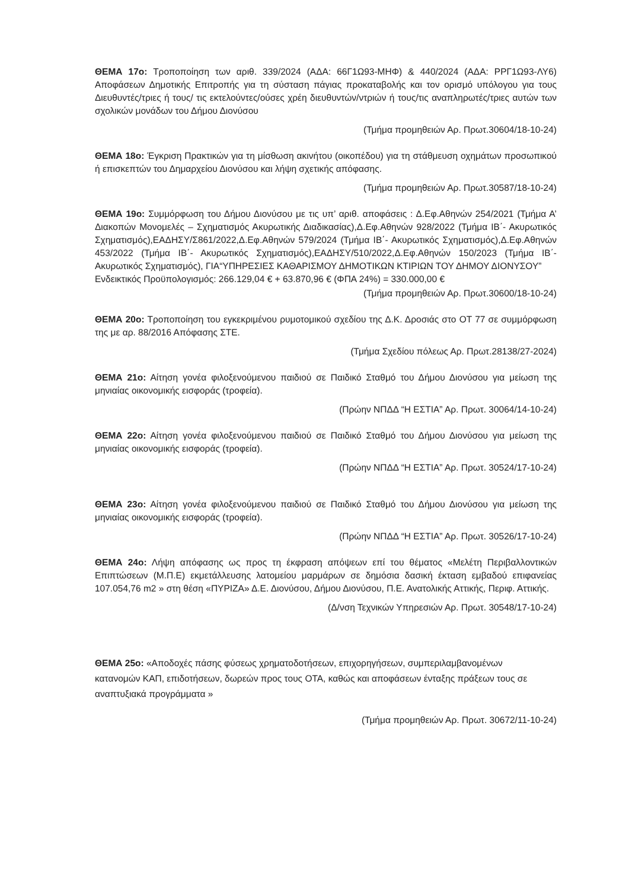ΘΕΜΑ 17ο: Τροποποίηση των αριθ. 339/2024 (ΑΔΑ: 66Γ1Ω93-ΜΗΦ) & 440/2024 (ΑΔΑ: ΡΡΓ1Ω93-ΛΥ6) Αποφάσεων Δημοτικής Επιτροπής για τη σύσταση πάγιας προκαταβολής και τον ορισμό υπόλογου για τους Διευθυντές/τριες ή τους/ τις εκτελούντες/ούσες χρέη διευθυντών/ντριών ή τους/τις αναπληρωτές/τριες αυτών των σχολικών μονάδων του Δήμου Διονύσου
(Τμήμα προμηθειών Αρ. Πρωτ.30604/18-10-24)
ΘΕΜΑ 18ο: Έγκριση Πρακτικών για τη μίσθωση ακινήτου (οικοπέδου) για τη στάθμευση οχημάτων προσωπικού ή επισκεπτών του Δημαρχείου Διονύσου και λήψη σχετικής απόφασης.
(Τμήμα προμηθειών Αρ. Πρωτ.30587/18-10-24)
ΘΕΜΑ 19ο: Συμμόρφωση του Δήμου Διονύσου με τις υπ’ αριθ. αποφάσεις : Δ.Εφ.Αθηνών 254/2021 (Τμήμα Α’ Διακοπών Μονομελές – Σχηματισμός Ακυρωτικής Διαδικασίας),Δ.Εφ.Αθηνών 928/2022 (Τμήμα ΙΒ΄- Ακυρωτικός Σχηματισμός),ΕΑΔΗΣΥ/Σ861/2022,Δ.Εφ.Αθηνών 579/2024 (Τμήμα ΙΒ΄- Ακυρωτικός Σχηματισμός),Δ.Εφ.Αθηνών 453/2022 (Τμήμα ΙΒ΄- Ακυρωτικός Σχηματισμός),ΕΑΔΗΣΥ/510/2022,Δ.Εφ.Αθηνών 150/2023 (Τμήμα ΙΒ΄- Ακυρωτικός Σχηματισμός), ΓΙΑ“ΥΠΗΡΕΣΙΕΣ ΚΑΘΑΡΙΣΜΟΥ ΔΗΜΟΤΙΚΩΝ ΚΤΙΡΙΩΝ ΤΟΥ ΔΗΜΟΥ ΔΙΟΝΥΣΟΥ”
Ενδεικτικός Προϋπολογισμός: 266.129,04 € + 63.870,96 € (ΦΠΑ 24%) = 330.000,00 €
(Τμήμα προμηθειών Αρ. Πρωτ.30600/18-10-24)
ΘΕΜΑ 20ο: Τροποποίηση του εγκεκριμένου ρυμοτομικού σχεδίου της Δ.Κ. Δροσιάς στο ΟΤ 77 σε συμμόρφωση της με αρ. 88/2016 Απόφασης ΣΤΕ.
(Τμήμα Σχεδίου πόλεως Αρ. Πρωτ.28138/27-2024)
ΘΕΜΑ 21ο: Αίτηση γονέα φιλοξενούμενου παιδιού σε Παιδικό Σταθμό του Δήμου Διονύσου για μείωση της μηνιαίας οικονομικής εισφοράς (τροφεία).
(Πρώην ΝΠΔΔ “Η ΕΣΤΙΑ” Αρ. Πρωτ. 30064/14-10-24)
ΘΕΜΑ 22ο: Αίτηση γονέα φιλοξενούμενου παιδιού σε Παιδικό Σταθμό του Δήμου Διονύσου για μείωση της μηνιαίας οικονομικής εισφοράς (τροφεία).
(Πρώην ΝΠΔΔ “Η ΕΣΤΙΑ” Αρ. Πρωτ. 30524/17-10-24)
ΘΕΜΑ 23ο: Αίτηση γονέα φιλοξενούμενου παιδιού σε Παιδικό Σταθμό του Δήμου Διονύσου για μείωση της μηνιαίας οικονομικής εισφοράς (τροφεία).
(Πρώην ΝΠΔΔ “Η ΕΣΤΙΑ” Αρ. Πρωτ. 30526/17-10-24)
ΘΕΜΑ 24ο: Λήψη απόφασης ως προς τη έκφραση απόψεων επί του θέματος «Μελέτη Περιβαλλοντικών Επιπτώσεων (Μ.Π.Ε) εκμετάλλευσης λατομείου μαρμάρων σε δημόσια δασική έκταση εμβαδού επιφανείας 107.054,76 m2 » στη θέση «ΠΥΡΙΖΑ» Δ.Ε. Διονύσου, Δήμου Διονύσου, Π.Ε. Ανατολικής Αττικής, Περιφ. Αττικής.
(Δ/νση Τεχνικών Υπηρεσιών Αρ. Πρωτ. 30548/17-10-24)
ΘΕΜΑ 25ο: «Αποδοχές πάσης φύσεως χρηματοδοτήσεων, επιχορηγήσεων, συμπεριλαμβανομένων κατανομών ΚΑΠ, επιδοτήσεων, δωρεών προς τους ΟΤΑ, καθώς και αποφάσεων ένταξης πράξεων τους σε αναπτυξιακά προγράμματα »
(Τμήμα προμηθειών Αρ. Πρωτ. 30672/11-10-24)